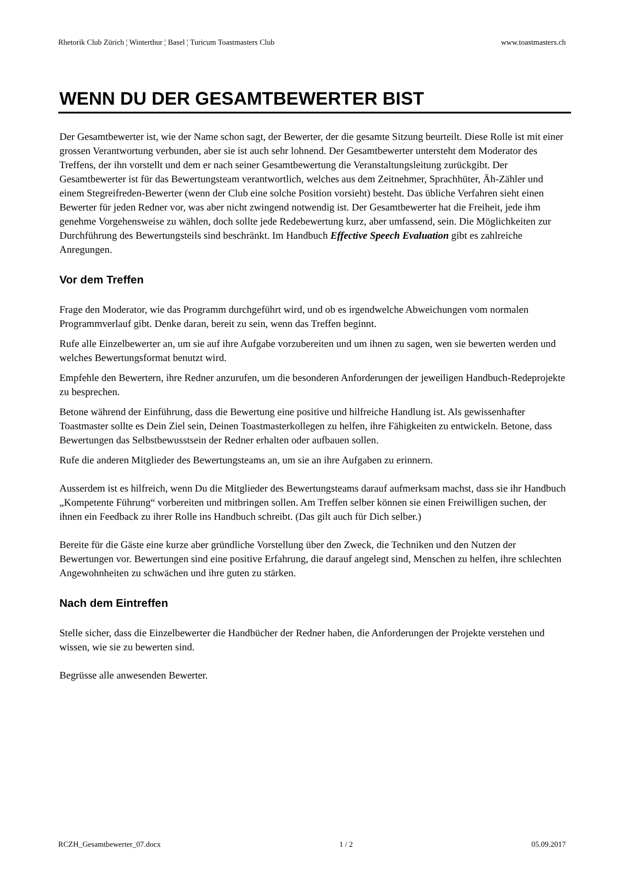Rhetorik Club Zürich ¦ Winterthur ¦ Basel ¦ Turicum Toastmasters Club www.toastmasters.ch
WENN DU DER GESAMTBEWERTER BIST
Der Gesamtbewerter ist, wie der Name schon sagt, der Bewerter, der die gesamte Sitzung beurteilt. Diese Rolle ist mit einer grossen Verantwortung verbunden, aber sie ist auch sehr lohnend. Der Gesamtbewerter untersteht dem Moderator des Treffens, der ihn vorstellt und dem er nach seiner Gesamtbewertung die Veranstaltungsleitung zurückgibt. Der Gesamtbewerter ist für das Bewertungsteam verantwortlich, welches aus dem Zeitnehmer, Sprachhüter, Äh-Zähler und einem Stegreifreden-Bewerter (wenn der Club eine solche Position vorsieht) besteht. Das übliche Verfahren sieht einen Bewerter für jeden Redner vor, was aber nicht zwingend notwendig ist. Der Gesamtbewerter hat die Freiheit, jede ihm genehme Vorgehensweise zu wählen, doch sollte jede Redebewertung kurz, aber umfassend, sein. Die Möglichkeiten zur Durchführung des Bewertungsteils sind beschränkt. Im Handbuch Effective Speech Evaluation gibt es zahlreiche Anregungen.
Vor dem Treffen
Frage den Moderator, wie das Programm durchgeführt wird, und ob es irgendwelche Abweichungen vom normalen Programmverlauf gibt. Denke daran, bereit zu sein, wenn das Treffen beginnt.
Rufe alle Einzelbewerter an, um sie auf ihre Aufgabe vorzubereiten und um ihnen zu sagen, wen sie bewerten werden und welches Bewertungsformat benutzt wird.
Empfehle den Bewertern, ihre Redner anzurufen, um die besonderen Anforderungen der jeweiligen Handbuch-Redeprojekte zu besprechen.
Betone während der Einführung, dass die Bewertung eine positive und hilfreiche Handlung ist. Als gewissenhafter Toastmaster sollte es Dein Ziel sein, Deinen Toastmasterkollegen zu helfen, ihre Fähigkeiten zu entwickeln. Betone, dass Bewertungen das Selbstbewusstsein der Redner erhalten oder aufbauen sollen.
Rufe die anderen Mitglieder des Bewertungsteams an, um sie an ihre Aufgaben zu erinnern.
Ausserdem ist es hilfreich, wenn Du die Mitglieder des Bewertungsteams darauf aufmerksam machst, dass sie ihr Handbuch „Kompetente Führung“ vorbereiten und mitbringen sollen. Am Treffen selber können sie einen Freiwilligen suchen, der ihnen ein Feedback zu ihrer Rolle ins Handbuch schreibt. (Das gilt auch für Dich selber.)
Bereite für die Gäste eine kurze aber gründliche Vorstellung über den Zweck, die Techniken und den Nutzen der Bewertungen vor. Bewertungen sind eine positive Erfahrung, die darauf angelegt sind, Menschen zu helfen, ihre schlechten Angewohnheiten zu schwächen und ihre guten zu stärken.
Nach dem Eintreffen
Stelle sicher, dass die Einzelbewerter die Handbücher der Redner haben, die Anforderungen der Projekte verstehen und wissen, wie sie zu bewerten sind.
Begrüsse alle anwesenden Bewerter.
RCZH_Gesamtbewerter_07.docx 1 / 2 05.09.2017